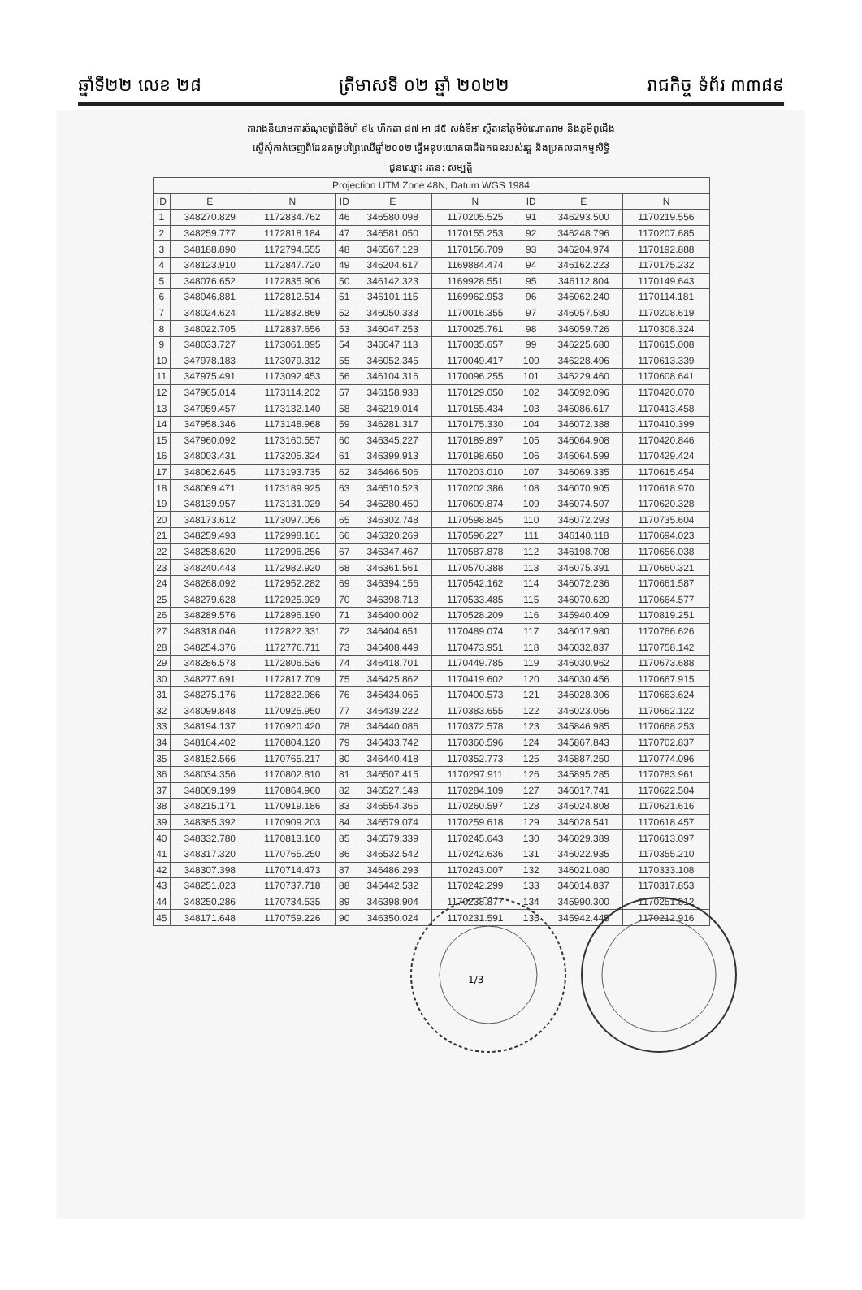ឆ្នាំទី២២ លេខ ២៨ ត្រីមាសទី ០២ ឆ្នាំ ២០២២ រាជកិច្ច ទំព័រ ៣៣៨៩
តារាងនិយាមការចំណុចព្រំដីទំហំ ៩៤ ហិកតា ៨៧ អា ៨៥ សង់ទីអា ស្ថិតនៅភូមិចំណោតរាម និងភូមិពូជើង
ស្នើសុំកាត់ចេញពីដែនគម្របព្រៃឈើឆ្នាំ២០០២ ធ្វើអនុបយោគជាដីឯកជនរបស់រដ្ឋ និងប្រគល់ជាកម្មសិទ្ធិ
ជូនឈ្មោះ រតន: សម្បត្តិ
| Projection UTM Zone 48N, Datum WGS 1984 | | | | | | | | |
| --- | --- | --- | --- | --- | --- | --- | --- | --- |
| ID | E | N | ID | E | N | ID | E | N |
| 1 | 348270.829 | 1172834.762 | 46 | 346580.098 | 1170205.525 | 91 | 346293.500 | 1170219.556 |
| 2 | 348259.777 | 1172818.184 | 47 | 346581.050 | 1170155.253 | 92 | 346248.796 | 1170207.685 |
| 3 | 348188.890 | 1172794.555 | 48 | 346567.129 | 1170156.709 | 93 | 346204.974 | 1170192.888 |
| 4 | 348123.910 | 1172847.720 | 49 | 346204.617 | 1169884.474 | 94 | 346162.223 | 1170175.232 |
| 5 | 348076.652 | 1172835.906 | 50 | 346142.323 | 1169928.551 | 95 | 346112.804 | 1170149.643 |
| 6 | 348046.881 | 1172812.514 | 51 | 346101.115 | 1169962.953 | 96 | 346062.240 | 1170114.181 |
| 7 | 348024.624 | 1172832.869 | 52 | 346050.333 | 1170016.355 | 97 | 346057.580 | 1170208.619 |
| 8 | 348022.705 | 1172837.656 | 53 | 346047.253 | 1170025.761 | 98 | 346059.726 | 1170308.324 |
| 9 | 348033.727 | 1173061.895 | 54 | 346047.113 | 1170035.657 | 99 | 346225.680 | 1170615.008 |
| 10 | 347978.183 | 1173079.312 | 55 | 346052.345 | 1170049.417 | 100 | 346228.496 | 1170613.339 |
| 11 | 347975.491 | 1173092.453 | 56 | 346104.316 | 1170096.255 | 101 | 346229.460 | 1170608.641 |
| 12 | 347965.014 | 1173114.202 | 57 | 346158.938 | 1170129.050 | 102 | 346092.096 | 1170420.070 |
| 13 | 347959.457 | 1173132.140 | 58 | 346219.014 | 1170155.434 | 103 | 346086.617 | 1170413.458 |
| 14 | 347958.346 | 1173148.968 | 59 | 346281.317 | 1170175.330 | 104 | 346072.388 | 1170410.399 |
| 15 | 347960.092 | 1173160.557 | 60 | 346345.227 | 1170189.897 | 105 | 346064.908 | 1170420.846 |
| 16 | 348003.431 | 1173205.324 | 61 | 346399.913 | 1170198.650 | 106 | 346064.599 | 1170429.424 |
| 17 | 348062.645 | 1173193.735 | 62 | 346466.506 | 1170203.010 | 107 | 346069.335 | 1170615.454 |
| 18 | 348069.471 | 1173189.925 | 63 | 346510.523 | 1170202.386 | 108 | 346070.905 | 1170618.970 |
| 19 | 348139.957 | 1173131.029 | 64 | 346280.450 | 1170609.874 | 109 | 346074.507 | 1170620.328 |
| 20 | 348173.612 | 1173097.056 | 65 | 346302.748 | 1170598.845 | 110 | 346072.293 | 1170735.604 |
| 21 | 348259.493 | 1172998.161 | 66 | 346320.269 | 1170596.227 | 111 | 346140.118 | 1170694.023 |
| 22 | 348258.620 | 1172996.256 | 67 | 346347.467 | 1170587.878 | 112 | 346198.708 | 1170656.038 |
| 23 | 348240.443 | 1172982.920 | 68 | 346361.561 | 1170570.388 | 113 | 346075.391 | 1170660.321 |
| 24 | 348268.092 | 1172952.282 | 69 | 346394.156 | 1170542.162 | 114 | 346072.236 | 1170661.587 |
| 25 | 348279.628 | 1172925.929 | 70 | 346398.713 | 1170533.485 | 115 | 346070.620 | 1170664.577 |
| 26 | 348289.576 | 1172896.190 | 71 | 346400.002 | 1170528.209 | 116 | 345940.409 | 1170819.251 |
| 27 | 348318.046 | 1172822.331 | 72 | 346404.651 | 1170489.074 | 117 | 346017.980 | 1170766.626 |
| 28 | 348254.376 | 1172776.711 | 73 | 346408.449 | 1170473.951 | 118 | 346032.837 | 1170758.142 |
| 29 | 348286.578 | 1172806.536 | 74 | 346418.701 | 1170449.785 | 119 | 346030.962 | 1170673.688 |
| 30 | 348277.691 | 1172817.709 | 75 | 346425.862 | 1170419.602 | 120 | 346030.456 | 1170667.915 |
| 31 | 348275.176 | 1172822.986 | 76 | 346434.065 | 1170400.573 | 121 | 346028.306 | 1170663.624 |
| 32 | 348099.848 | 1170925.950 | 77 | 346439.222 | 1170383.655 | 122 | 346023.056 | 1170662.122 |
| 33 | 348194.137 | 1170920.420 | 78 | 346440.086 | 1170372.578 | 123 | 345846.985 | 1170668.253 |
| 34 | 348164.402 | 1170804.120 | 79 | 346433.742 | 1170360.596 | 124 | 345867.843 | 1170702.837 |
| 35 | 348152.566 | 1170765.217 | 80 | 346440.418 | 1170352.773 | 125 | 345887.250 | 1170774.096 |
| 36 | 348034.356 | 1170802.810 | 81 | 346507.415 | 1170297.911 | 126 | 345895.285 | 1170783.961 |
| 37 | 348069.199 | 1170864.960 | 82 | 346527.149 | 1170284.109 | 127 | 346017.741 | 1170622.504 |
| 38 | 348215.171 | 1170919.186 | 83 | 346554.365 | 1170260.597 | 128 | 346024.808 | 1170621.616 |
| 39 | 348385.392 | 1170909.203 | 84 | 346579.074 | 1170259.618 | 129 | 346028.541 | 1170618.457 |
| 40 | 348332.780 | 1170813.160 | 85 | 346579.339 | 1170245.643 | 130 | 346029.389 | 1170613.097 |
| 41 | 348317.320 | 1170765.250 | 86 | 346532.542 | 1170242.636 | 131 | 346022.935 | 1170355.210 |
| 42 | 348307.398 | 1170714.473 | 87 | 346486.293 | 1170243.007 | 132 | 346021.080 | 1170333.108 |
| 43 | 348251.023 | 1170737.718 | 88 | 346442.532 | 1170242.299 | 133 | 346014.837 | 1170317.853 |
| 44 | 348250.286 | 1170734.535 | 89 | 346398.904 | 1170238.877 | 134 | 345990.300 | 1170251.812 |
| 45 | 348171.648 | 1170759.226 | 90 | 346350.024 | 1170231.591 | 135 | 345942.445 | 1170212.916 |
1/3